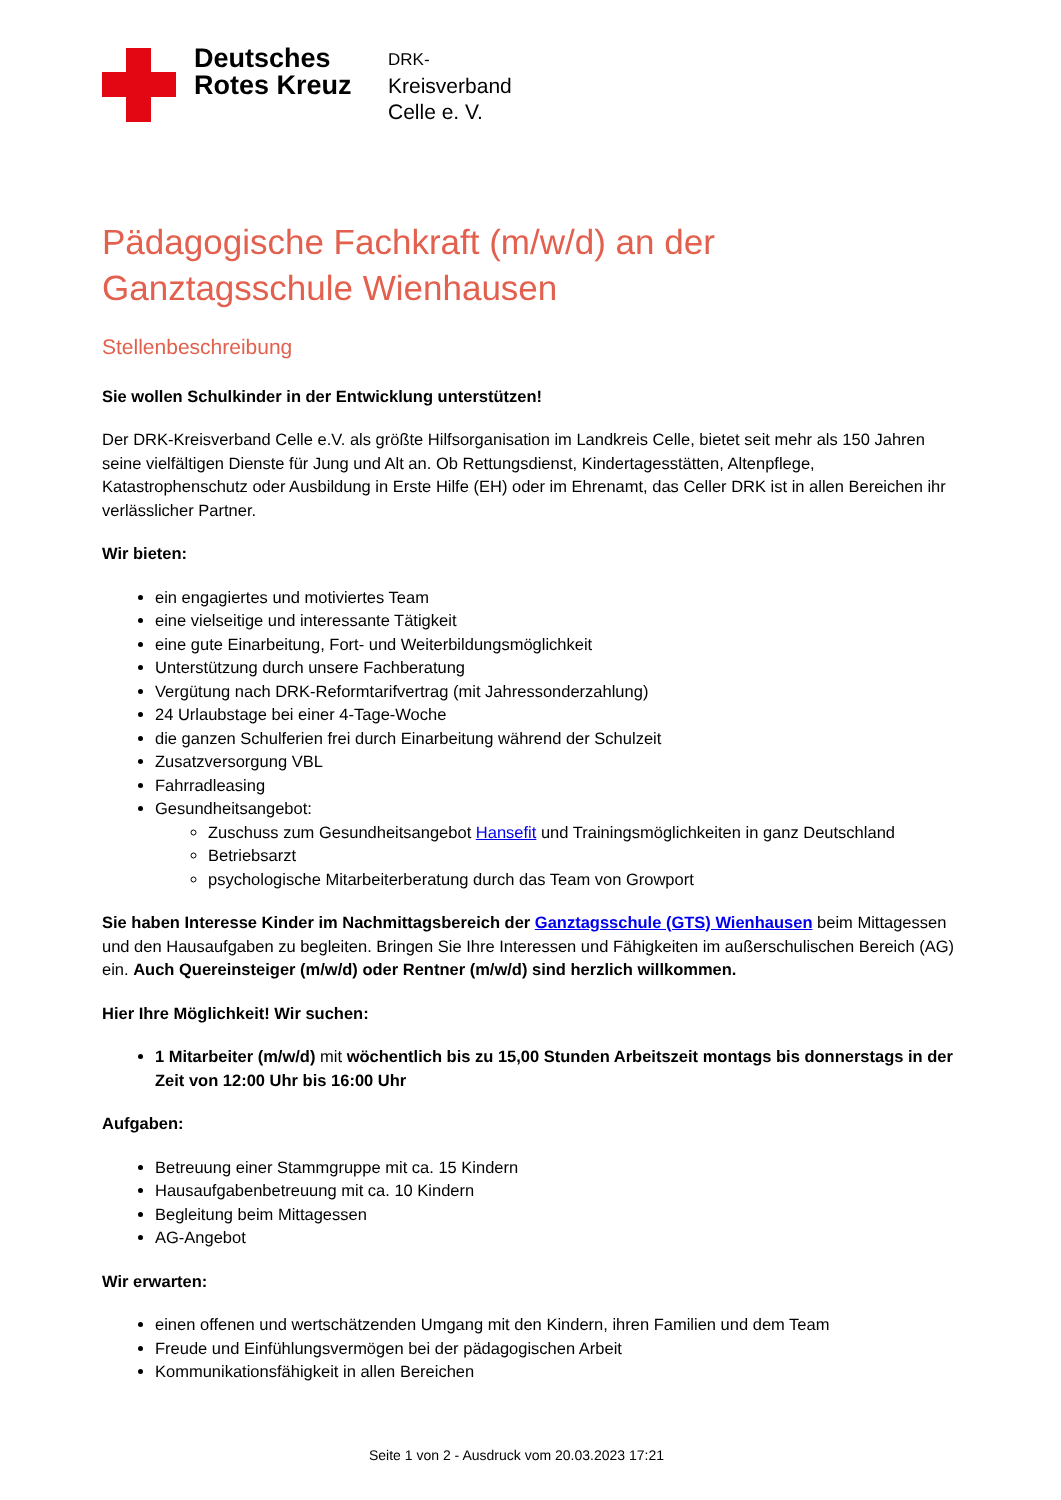Deutsches Rotes Kreuz
DRK-
Kreisverband
Celle e. V.
Pädagogische Fachkraft (m/w/d) an der Ganztagsschule Wienhausen
Stellenbeschreibung
Sie wollen Schulkinder in der Entwicklung unterstützen!
Der DRK-Kreisverband Celle e.V. als größte Hilfsorganisation im Landkreis Celle, bietet seit mehr als 150 Jahren seine vielfältigen Dienste für Jung und Alt an. Ob Rettungsdienst, Kindertagesstätten, Altenpflege, Katastrophenschutz oder Ausbildung in Erste Hilfe (EH) oder im Ehrenamt, das Celler DRK ist in allen Bereichen ihr verlässlicher Partner.
Wir bieten:
ein engagiertes und motiviertes Team
eine vielseitige und interessante Tätigkeit
eine gute Einarbeitung, Fort- und Weiterbildungsmöglichkeit
Unterstützung durch unsere Fachberatung
Vergütung nach DRK-Reformtarifvertrag (mit Jahressonderzahlung)
24 Urlaubstage bei einer 4-Tage-Woche
die ganzen Schulferien frei durch Einarbeitung während der Schulzeit
Zusatzversorgung VBL
Fahrradleasing
Gesundheitsangebot:
Zuschuss zum Gesundheitsangebot Hansefit und Trainingsmöglichkeiten in ganz Deutschland
Betriebsarzt
psychologische Mitarbeiterberatung durch das Team von Growport
Sie haben Interesse Kinder im Nachmittagsbereich der Ganztagsschule (GTS) Wienhausen beim Mittagessen und den Hausaufgaben zu begleiten. Bringen Sie Ihre Interessen und Fähigkeiten im außerschulischen Bereich (AG) ein. Auch Quereinsteiger (m/w/d) oder Rentner (m/w/d) sind herzlich willkommen.
Hier Ihre Möglichkeit! Wir suchen:
1 Mitarbeiter (m/w/d) mit wöchentlich bis zu 15,00 Stunden Arbeitszeit montags bis donnerstags in der Zeit von 12:00 Uhr bis 16:00 Uhr
Aufgaben:
Betreuung einer Stammgruppe mit ca. 15 Kindern
Hausaufgabenbetreuung mit ca. 10 Kindern
Begleitung beim Mittagessen
AG-Angebot
Wir erwarten:
einen offenen und wertschätzenden Umgang mit den Kindern, ihren Familien und dem Team
Freude und Einfühlungsvermögen bei der pädagogischen Arbeit
Kommunikationsfähigkeit in allen Bereichen
Seite 1 von 2 - Ausdruck vom 20.03.2023 17:21